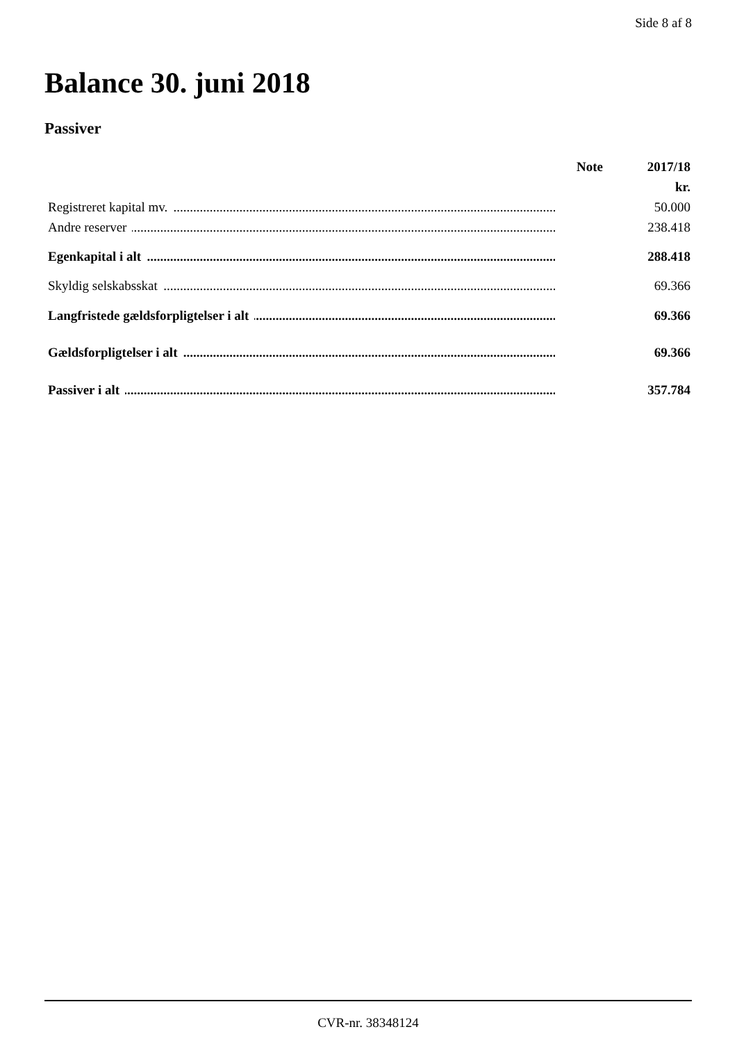Side 8 af 8
Balance 30. juni 2018
Passiver
| | Note | 2017/18 |
| --- | --- | --- |
| | | kr. |
| Registreret kapital mv. | | 50.000 |
| Andre reserver | | 238.418 |
| Egenkapital i alt | | 288.418 |
| Skyldig selskabsskat | | 69.366 |
| Langfristede gældsforpligtelser i alt | | 69.366 |
| Gældsforpligtelser i alt | | 69.366 |
| Passiver i alt | | 357.784 |
CVR-nr. 38348124